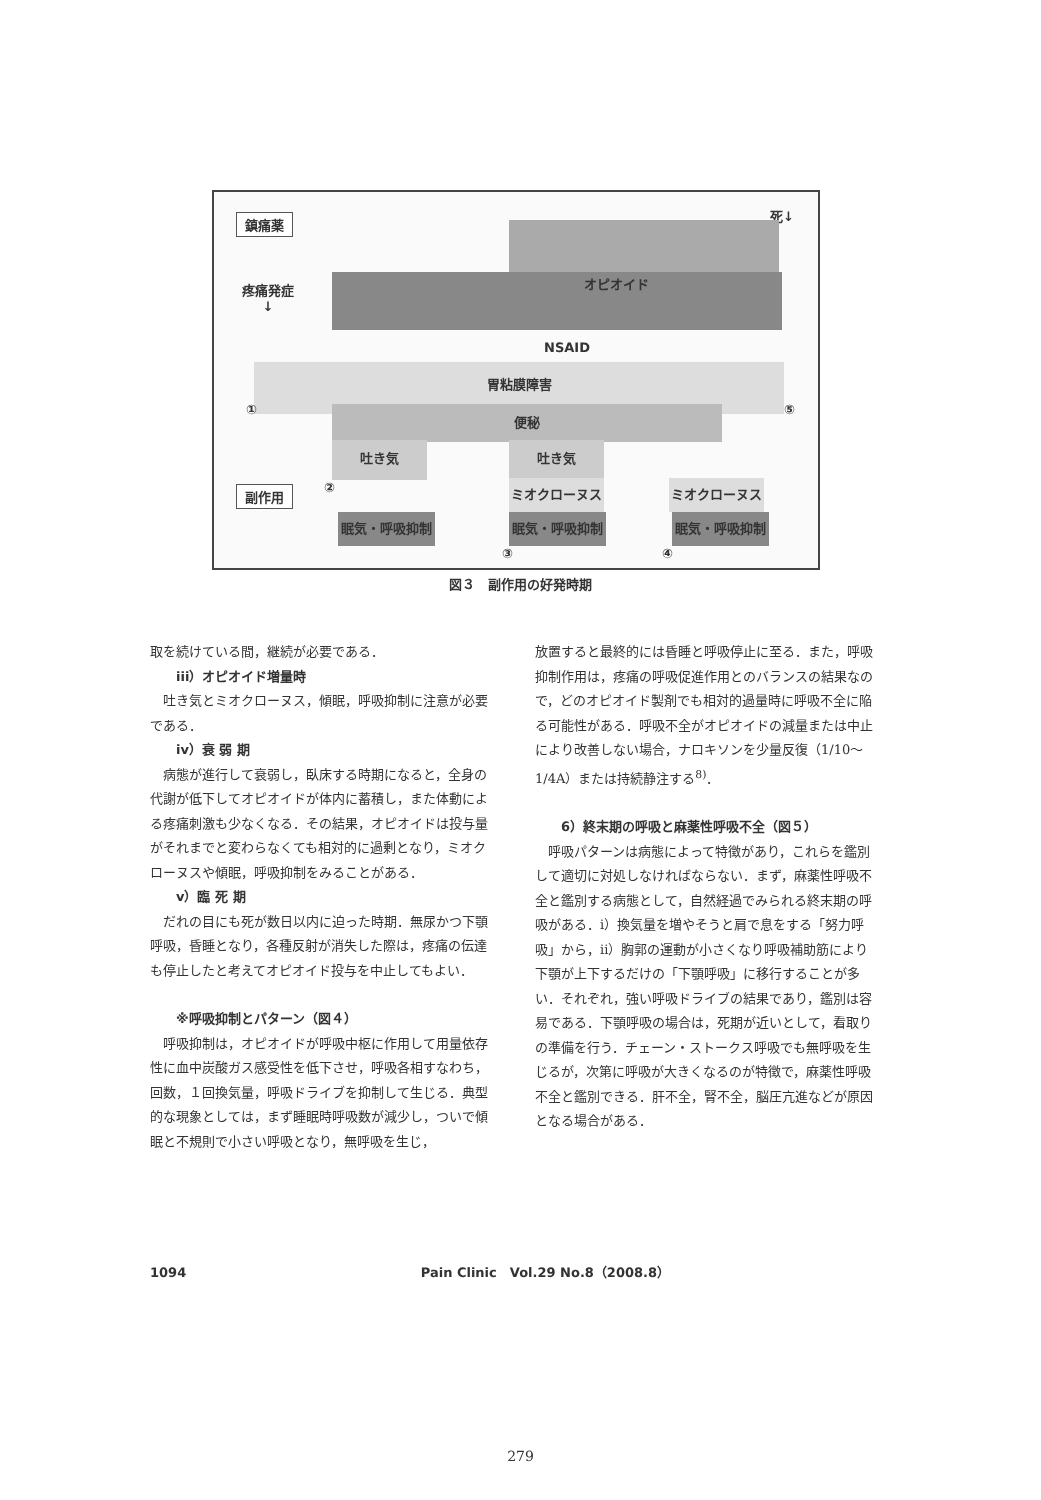鎮痛薬 死↓
オピオイド
疼痛発症
↓
NSAID
胃粘膜障害
① 便秘 ⑤
吐き気 吐き気
②
副作用 ミオクローヌス ミオクローヌス
眠気・呼吸抑制 眠気・呼吸抑制 眠気・呼吸抑制
③ ④
図３　副作用の好発時期
取を続けている間，継続が必要である．
iii）オピオイド増量時
吐き気とミオクローヌス，傾眠，呼吸抑制に注意が必要である．
iv）衰 弱 期
病態が進行して衰弱し，臥床する時期になると，全身の代謝が低下してオピオイドが体内に蓄積し，また体動による疼痛刺激も少なくなる．その結果，オピオイドは投与量がそれまでと変わらなくても相対的に過剰となり，ミオクローヌスや傾眠，呼吸抑制をみることがある．
v）臨 死 期
だれの目にも死が数日以内に迫った時期．無尿かつ下顎呼吸，昏睡となり，各種反射が消失した際は，疼痛の伝達も停止したと考えてオピオイド投与を中止してもよい．
※呼吸抑制とパターン（図４）
呼吸抑制は，オピオイドが呼吸中枢に作用して用量依存性に血中炭酸ガス感受性を低下させ，呼吸各相すなわち，回数，１回換気量，呼吸ドライブを抑制して生じる．典型的な現象としては，まず睡眠時呼吸数が減少し，ついで傾眠と不規則で小さい呼吸となり，無呼吸を生じ，
放置すると最終的には昏睡と呼吸停止に至る．また，呼吸抑制作用は，疼痛の呼吸促進作用とのバランスの結果なので，どのオピオイド製剤でも相対的過量時に呼吸不全に陥る可能性がある．呼吸不全がオピオイドの減量または中止により改善しない場合，ナロキソンを少量反復（1/10〜1/4A）または持続静注する<sup>8)</sup>．
6）終末期の呼吸と麻薬性呼吸不全（図５）
呼吸パターンは病態によって特徴があり，これらを鑑別して適切に対処しなければならない．まず，麻薬性呼吸不全と鑑別する病態として，自然経過でみられる終末期の呼吸がある．i）換気量を増やそうと肩で息をする「努力呼吸」から，ii）胸郭の運動が小さくなり呼吸補助筋により下顎が上下するだけの「下顎呼吸」に移行することが多い．それぞれ，強い呼吸ドライブの結果であり，鑑別は容易である．下顎呼吸の場合は，死期が近いとして，看取りの準備を行う．チェーン・ストークス呼吸でも無呼吸を生じるが，次第に呼吸が大きくなるのが特徴で，麻薬性呼吸不全と鑑別できる．肝不全，腎不全，脳圧亢進などが原因となる場合がある．
1094 Pain Clinic　Vol.29 No.8（2008.8）
279